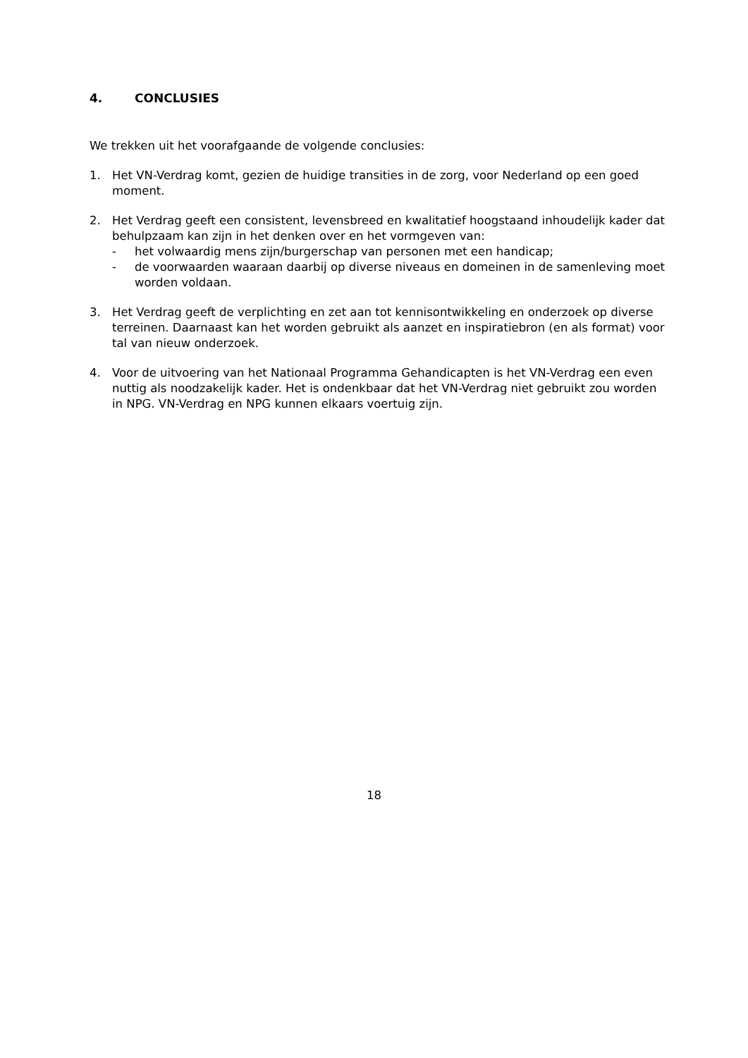4. CONCLUSIES
We trekken uit het voorafgaande de volgende conclusies:
1. Het VN-Verdrag komt, gezien de huidige transities in de zorg, voor Nederland op een goed moment.
2. Het Verdrag geeft een consistent, levensbreed en kwalitatief hoogstaand inhoudelijk kader dat behulpzaam kan zijn in het denken over en het vormgeven van:
- het volwaardig mens zijn/burgerschap van personen met een handicap;
- de voorwaarden waaraan daarbij op diverse niveaus en domeinen in de samenleving moet worden voldaan.
3. Het Verdrag geeft de verplichting en zet aan tot kennisontwikkeling en onderzoek op diverse terreinen. Daarnaast kan het worden gebruikt als aanzet en inspiratiebron (en als format) voor tal van nieuw onderzoek.
4. Voor de uitvoering van het Nationaal Programma Gehandicapten is het VN-Verdrag een even nuttig als noodzakelijk kader. Het is ondenkbaar dat het VN-Verdrag niet gebruikt zou worden in NPG. VN-Verdrag en NPG kunnen elkaars voertuig zijn.
18